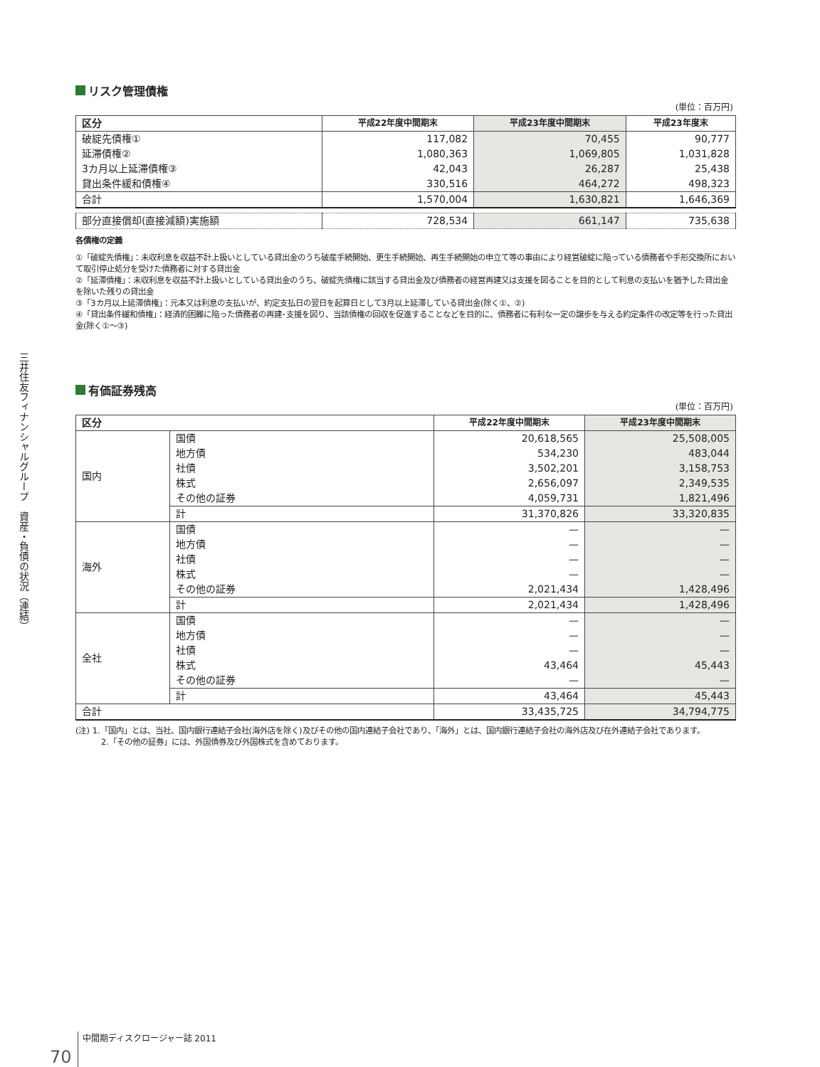三井住友フィナンシャルグループ　資産・負債の状況（連結）
リスク管理債権
(単位：百万円)
| 区分 | 平成22年度中間期末 | 平成23年度中間期末 | 平成23年度末 |
| --- | --- | --- | --- |
| 破綻先債権① | 117,082 | 70,455 | 90,777 |
| 延滞債権② | 1,080,363 | 1,069,805 | 1,031,828 |
| 3カ月以上延滞債権③ | 42,043 | 26,287 | 25,438 |
| 貸出条件緩和債権④ | 330,516 | 464,272 | 498,323 |
| 合計 | 1,570,004 | 1,630,821 | 1,646,369 |
| 部分直接償却(直接減額)実施額 | 728,534 | 661,147 | 735,638 |
各債権の定義
①「破綻先債権」：未収利息を収益不計上扱いとしている貸出金のうち破産手続開始、更生手続開始、再生手続開始の申立て等の事由により経営破綻に陥っている債務者や手形交換所において取引停止処分を受けた債務者に対する貸出金
②「延滞債権」：未収利息を収益不計上扱いとしている貸出金のうち、破綻先債権に該当する貸出金及び債務者の経営再建又は支援を図ることを目的として利息の支払いを猶予した貸出金を除いた残りの貸出金
③「3カ月以上延滞債権」：元本又は利息の支払いが、約定支払日の翌日を起算日として3月以上延滞している貸出金(除く①、②)
④「貸出条件緩和債権」：経済的困難に陥った債務者の再建･支援を図り、当該債権の回収を促進することなどを目的に、債務者に有利な一定の譲歩を与える約定条件の改定等を行った貸出金(除く①～③)
有価証券残高
(単位：百万円)
| 区分 | | 平成22年度中間期末 | 平成23年度中間期末 |
| --- | --- | --- | --- |
| 国内 | 国債 | 20,618,565 | 25,508,005 |
| | 地方債 | 534,230 | 483,044 |
| | 社債 | 3,502,201 | 3,158,753 |
| | 株式 | 2,656,097 | 2,349,535 |
| | その他の証券 | 4,059,731 | 1,821,496 |
| | 計 | 31,370,826 | 33,320,835 |
| 海外 | 国債 | — | — |
| | 地方債 | — | — |
| | 社債 | — | — |
| | 株式 | — | — |
| | その他の証券 | 2,021,434 | 1,428,496 |
| | 計 | 2,021,434 | 1,428,496 |
| 全社 | 国債 | — | — |
| | 地方債 | — | — |
| | 社債 | — | — |
| | 株式 | 43,464 | 45,443 |
| | その他の証券 | — | — |
| | 計 | 43,464 | 45,443 |
| 合計 | | 33,435,725 | 34,794,775 |
(注) 1.「国内」とは、当社、国内銀行連結子会社(海外店を除く)及びその他の国内連結子会社であり、「海外」とは、国内銀行連結子会社の海外店及び在外連結子会社であります。
2.「その他の証券」には、外国債券及び外国株式を含めております。
70 中間期ディスクロージャー誌 2011